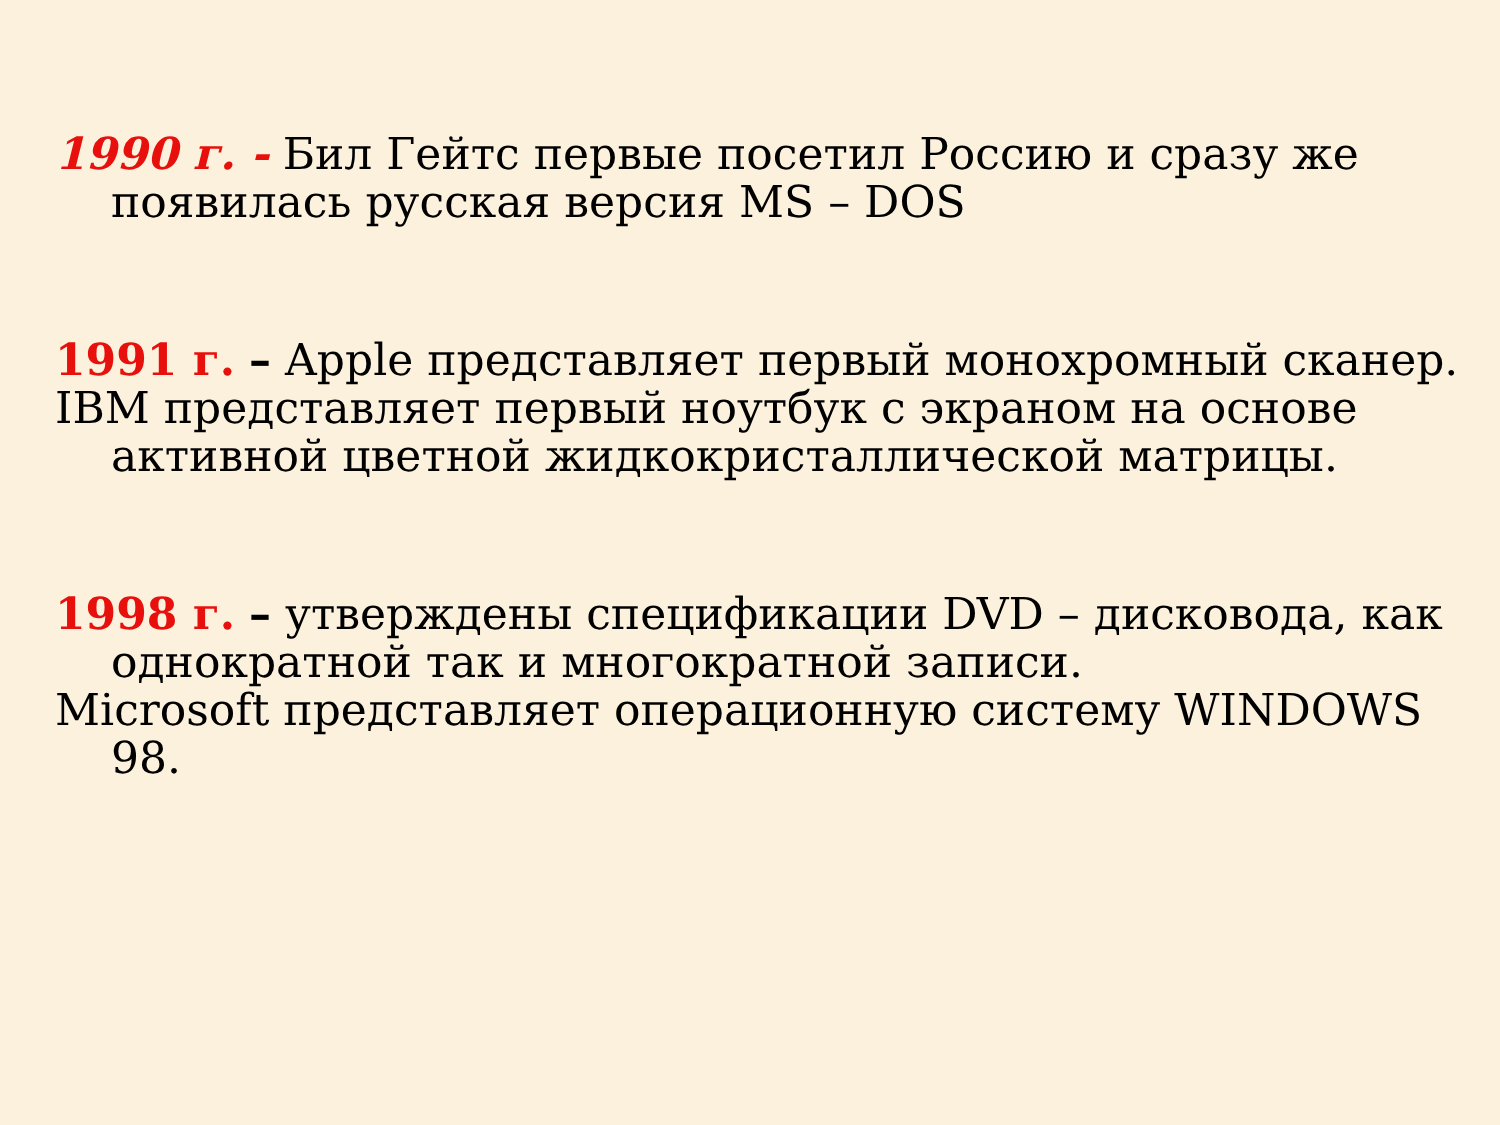1990 г. - Бил Гейтс первые посетил Россию и сразу же появилась русская версия MS – DOS
1991 г. – Apple представляет первый монохромный сканер.
IBM представляет первый ноутбук с экраном на основе активной цветной жидкокристаллической матрицы.
1998 г. – утверждены спецификации DVD – дисковода, как однократной так и многократной записи.
Microsoft представляет операционную систему WINDOWS 98.